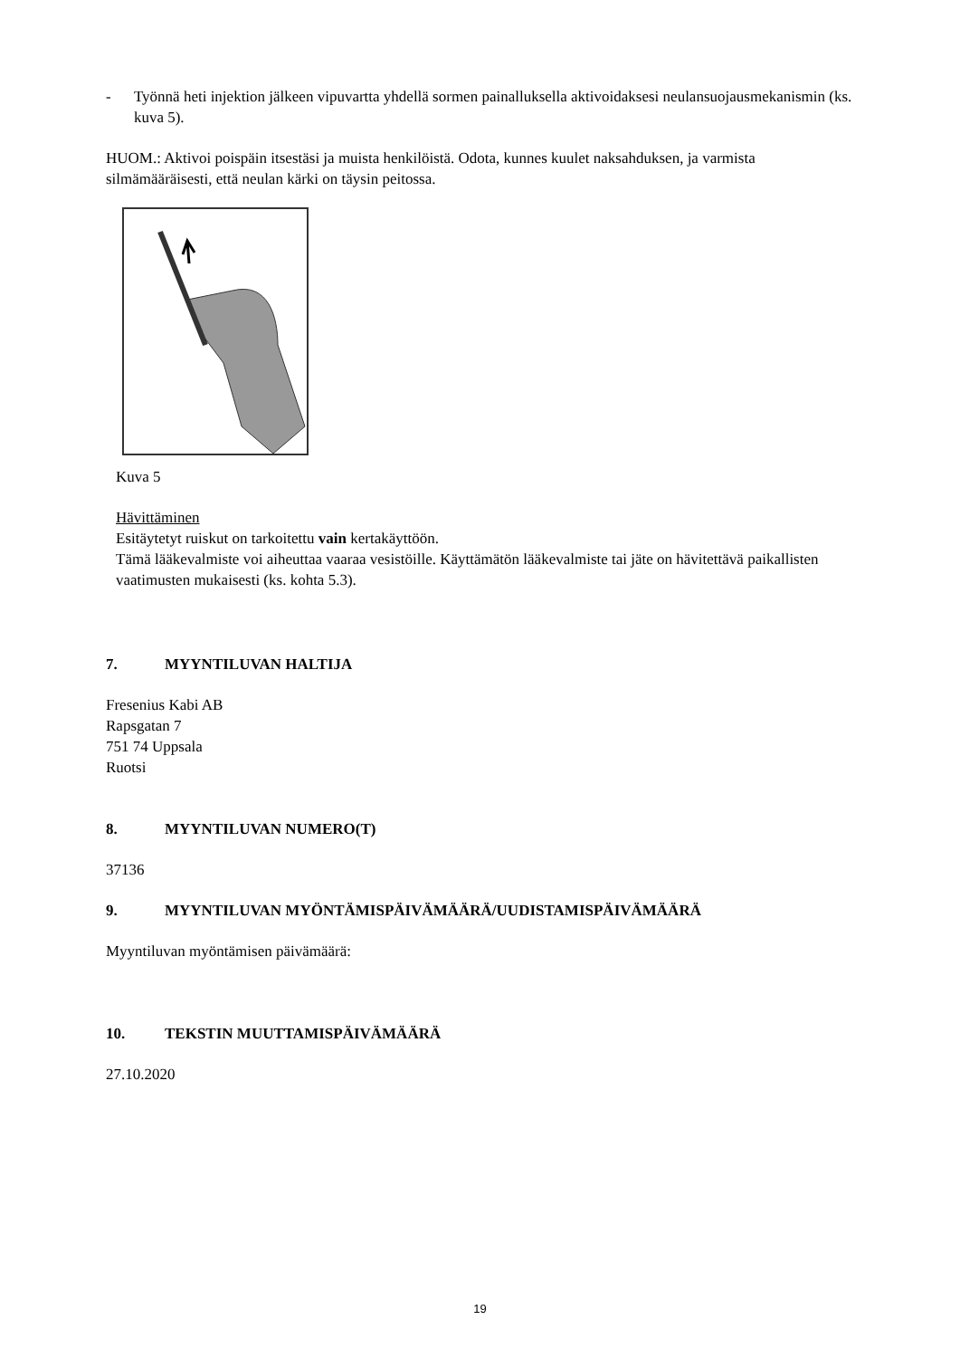- Työnnä heti injektion jälkeen vipuvartta yhdellä sormen painalluksella aktivoidaksesi neulansuojausmekanismin (ks. kuva 5).
HUOM.: Aktivoi poispäin itsestäsi ja muista henkilöistä. Odota, kunnes kuulet naksahduksen, ja varmista silmämääräisesti, että neulan kärki on täysin peitossa.
Kuva 5
Hävittäminen
Esitäytetyt ruiskut on tarkoitettu vain kertakäyttöön.
Tämä lääkevalmiste voi aiheuttaa vaaraa vesistöille. Käyttämätön lääkevalmiste tai jäte on hävitettävä paikallisten vaatimusten mukaisesti (ks. kohta 5.3).
7. MYYNTILUVAN HALTIJA
Fresenius Kabi AB
Rapsgatan 7
751 74 Uppsala
Ruotsi
8. MYYNTILUVAN NUMERO(T)
37136
9. MYYNTILUVAN MYÖNTÄMISPÄIVÄMÄÄRÄ/UUDISTAMISPÄIVÄMÄÄRÄ
Myyntiluvan myöntämisen päivämäärä:
10. TEKSTIN MUUTTAMISPÄIVÄMÄÄRÄ
27.10.2020
19